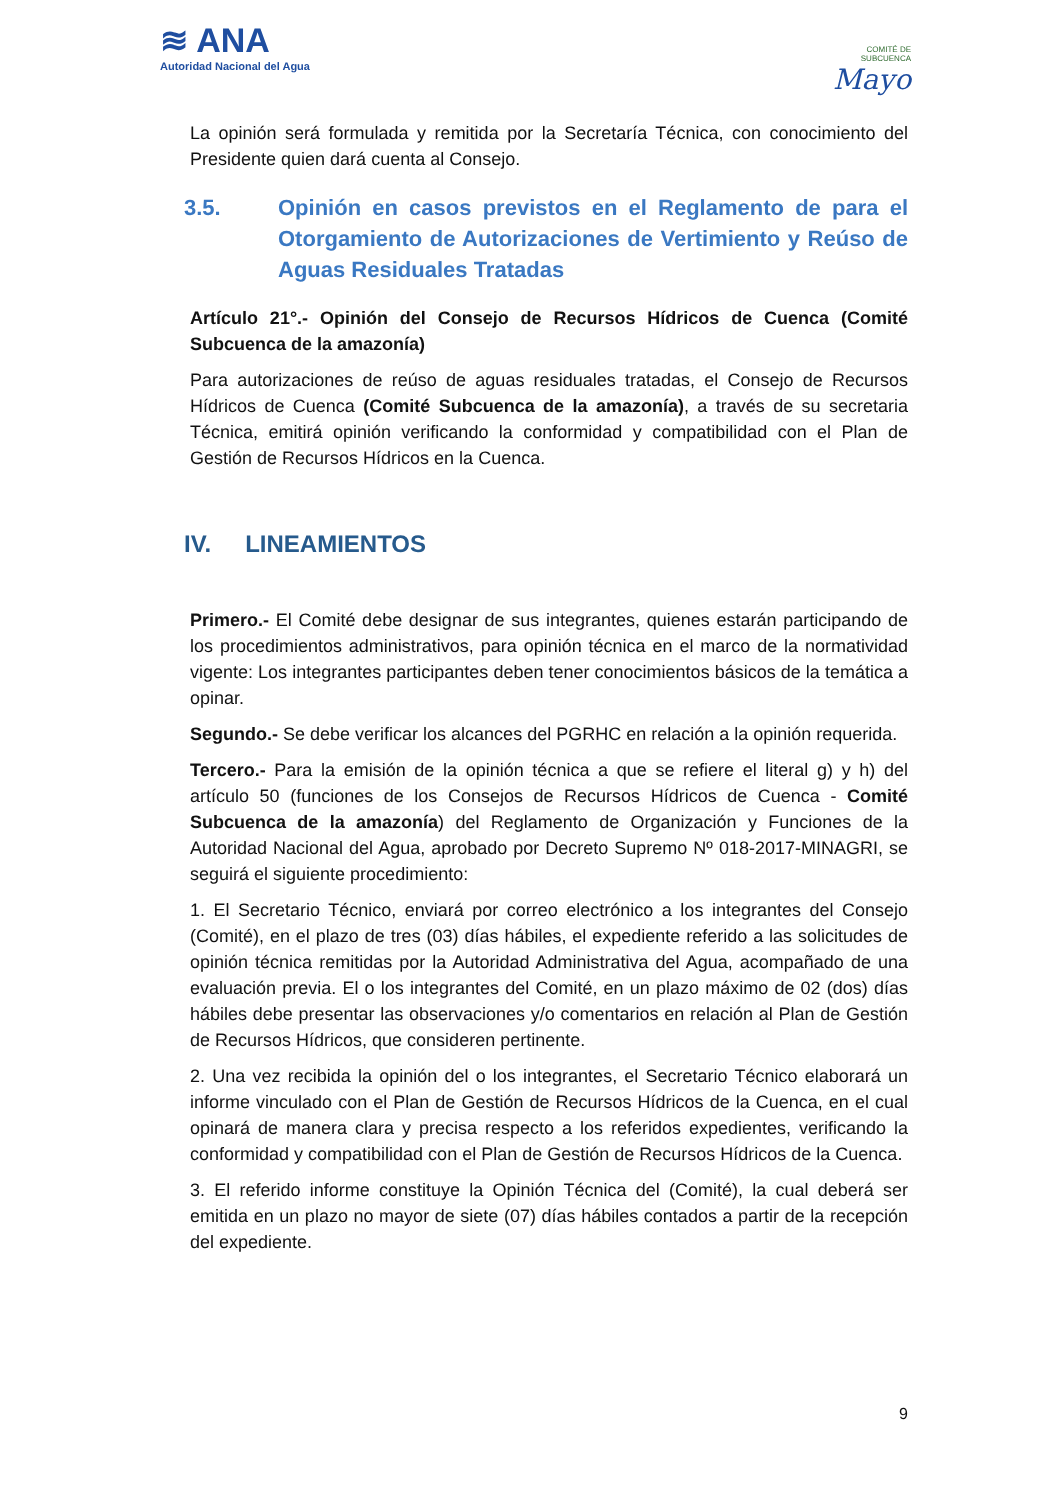≋ ANA
Autoridad Nacional del Agua
COMITÉ DE
SUBCUENCA
Mayo
La opinión será formulada y remitida por la Secretaría Técnica, con conocimiento del Presidente quien dará cuenta al Consejo.
3.5. Opinión en casos previstos en el Reglamento de para el Otorgamiento de Autorizaciones de Vertimiento y Reúso de Aguas Residuales Tratadas
Artículo 21°.- Opinión del Consejo de Recursos Hídricos de Cuenca (Comité Subcuenca de la amazonía)
Para autorizaciones de reúso de aguas residuales tratadas, el Consejo de Recursos Hídricos de Cuenca (Comité Subcuenca de la amazonía), a través de su secretaria Técnica, emitirá opinión verificando la conformidad y compatibilidad con el Plan de Gestión de Recursos Hídricos en la Cuenca.
IV. LINEAMIENTOS
Primero.- El Comité debe designar de sus integrantes, quienes estarán participando de los procedimientos administrativos, para opinión técnica en el marco de la normatividad vigente: Los integrantes participantes deben tener conocimientos básicos de la temática a opinar.
Segundo.- Se debe verificar los alcances del PGRHC en relación a la opinión requerida.
Tercero.- Para la emisión de la opinión técnica a que se refiere el literal g) y h) del artículo 50 (funciones de los Consejos de Recursos Hídricos de Cuenca - Comité Subcuenca de la amazonía) del Reglamento de Organización y Funciones de la Autoridad Nacional del Agua, aprobado por Decreto Supremo Nº 018-2017-MINAGRI, se seguirá el siguiente procedimiento:
1. El Secretario Técnico, enviará por correo electrónico a los integrantes del Consejo (Comité), en el plazo de tres (03) días hábiles, el expediente referido a las solicitudes de opinión técnica remitidas por la Autoridad Administrativa del Agua, acompañado de una evaluación previa. El o los integrantes del Comité, en un plazo máximo de 02 (dos) días hábiles debe presentar las observaciones y/o comentarios en relación al Plan de Gestión de Recursos Hídricos, que consideren pertinente.
2. Una vez recibida la opinión del o los integrantes, el Secretario Técnico elaborará un informe vinculado con el Plan de Gestión de Recursos Hídricos de la Cuenca, en el cual opinará de manera clara y precisa respecto a los referidos expedientes, verificando la conformidad y compatibilidad con el Plan de Gestión de Recursos Hídricos de la Cuenca.
3. El referido informe constituye la Opinión Técnica del (Comité), la cual deberá ser emitida en un plazo no mayor de siete (07) días hábiles contados a partir de la recepción del expediente.
9